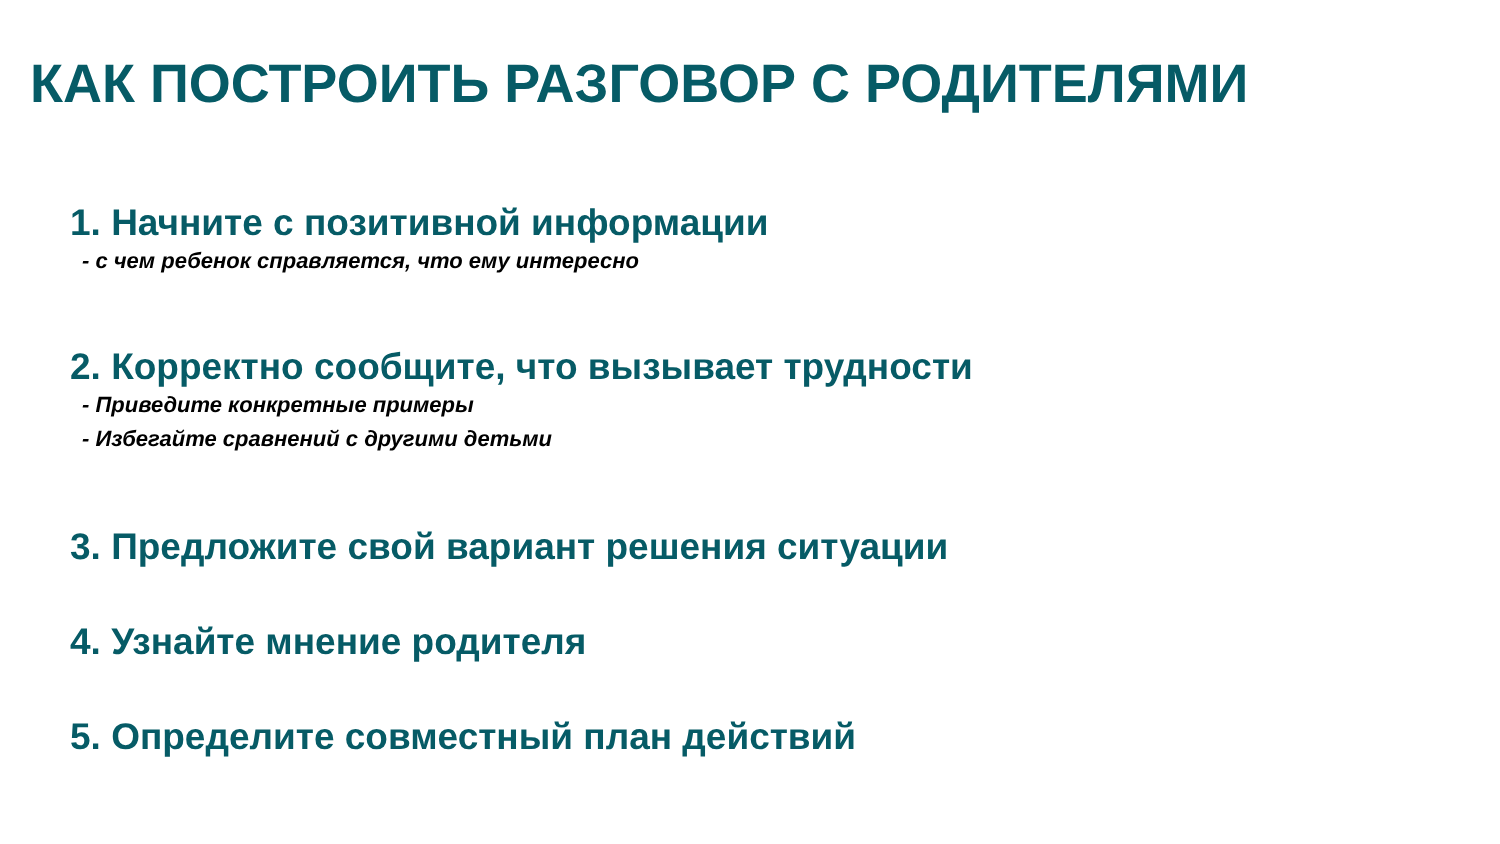КАК ПОСТРОИТЬ РАЗГОВОР С РОДИТЕЛЯМИ
1. Начните с позитивной информации
- с чем ребенок справляется, что ему интересно
2. Корректно сообщите, что вызывает трудности
- Приведите конкретные примеры
- Избегайте сравнений с другими детьми
3. Предложите свой вариант решения ситуации
4. Узнайте мнение родителя
5. Определите совместный план действий